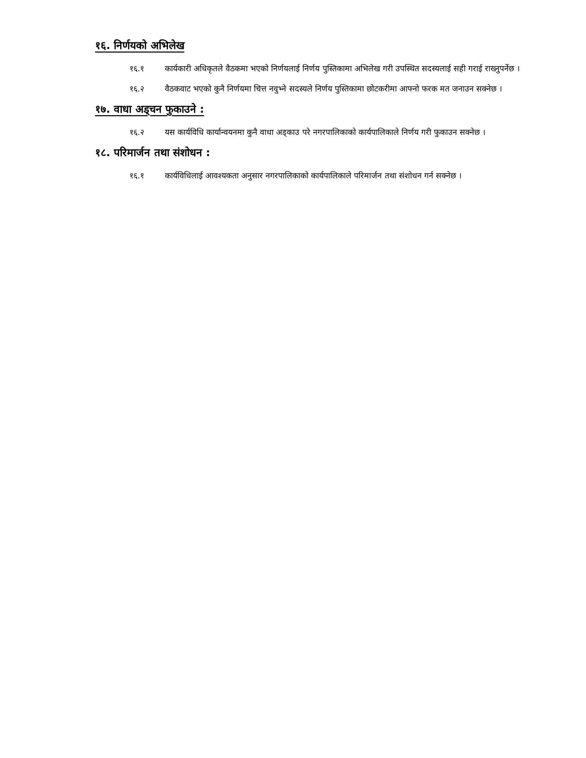१६. निर्णयको अभिलेख
१६.१ कार्यकारी अधिकृतले वैठकमा भएको निर्णयलाई निर्णय पुस्तिकामा अभिलेख गरी उपस्थित सदस्यलाई सही गराई राख्नुपर्नेछ ।
१६.२ वैठकवाट भएको कुनै निर्णयमा चित्त नवुभ्ने सदस्यले निर्णय पुस्तिकामा छोटकरीमा आफ्नो फरक मत जनाउन सक्नेछ ।
१७. वाधा अड्चन फुकाउने :
१६.२ यस कार्यविधि कार्यान्वयनमा कुनै वाधा अड्काउ परे नगरपालिकाको कार्यपालिकाले निर्णय गरी फुकाउन सक्नेछ ।
१८. परिमार्जन तथा संशोधन :
१६.१ कार्यविधिलाई आवश्यकता अनुसार नगरपालिकाको कार्यपालिकाले परिमार्जन तथा संशोधन गर्न सक्नेछ ।